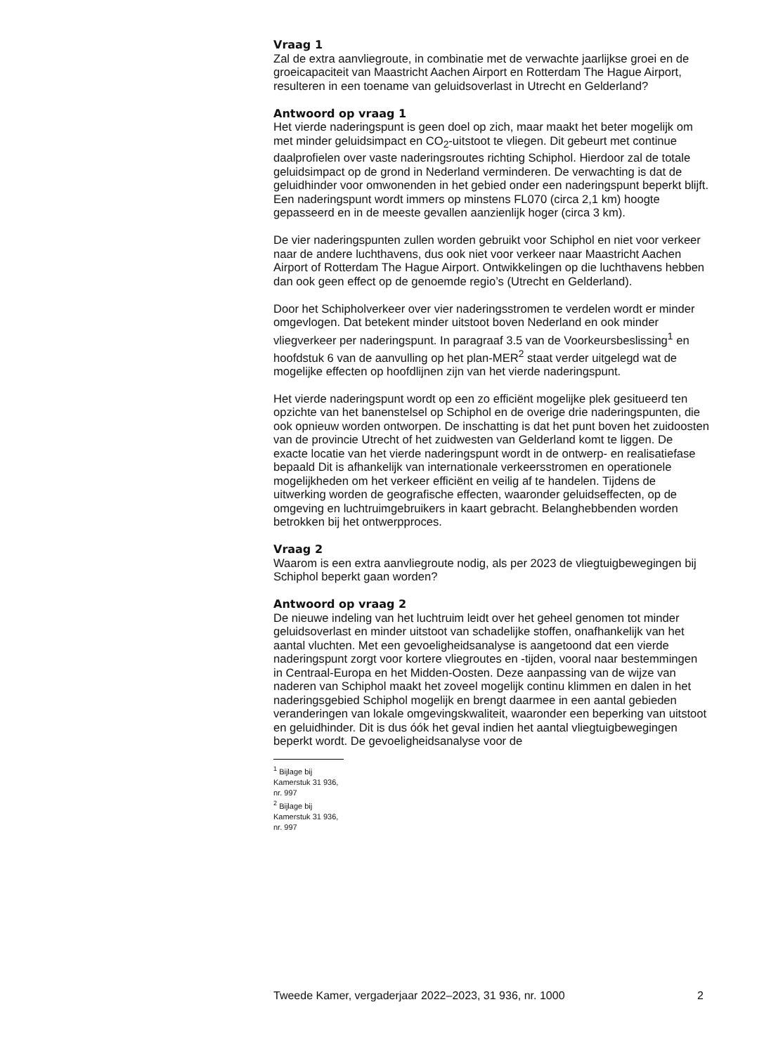Vraag 1
Zal de extra aanvliegroute, in combinatie met de verwachte jaarlijkse groei en de groeicapaciteit van Maastricht Aachen Airport en Rotterdam The Hague Airport, resulteren in een toename van geluidsoverlast in Utrecht en Gelderland?
Antwoord op vraag 1
Het vierde naderingspunt is geen doel op zich, maar maakt het beter mogelijk om met minder geluidsimpact en CO<sub>2</sub>-uitstoot te vliegen. Dit gebeurt met continue daalprofielen over vaste naderingsroutes richting Schiphol. Hierdoor zal de totale geluidsimpact op de grond in Nederland verminderen. De verwachting is dat de geluidhinder voor omwonenden in het gebied onder een naderingspunt beperkt blijft. Een naderingspunt wordt immers op minstens FL070 (circa 2,1 km) hoogte gepasseerd en in de meeste gevallen aanzienlijk hoger (circa 3 km).
De vier naderingspunten zullen worden gebruikt voor Schiphol en niet voor verkeer naar de andere luchthavens, dus ook niet voor verkeer naar Maastricht Aachen Airport of Rotterdam The Hague Airport. Ontwikkelingen op die luchthavens hebben dan ook geen effect op de genoemde regio’s (Utrecht en Gelderland).
Door het Schipholverkeer over vier naderingsstromen te verdelen wordt er minder omgevlogen. Dat betekent minder uitstoot boven Nederland en ook minder vliegverkeer per naderingspunt. In paragraaf 3.5 van de Voorkeursbeslissing<sup>1</sup> en hoofdstuk 6 van de aanvulling op het plan-MER<sup>2</sup> staat verder uitgelegd wat de mogelijke effecten op hoofdlijnen zijn van het vierde naderingspunt.
Het vierde naderingspunt wordt op een zo efficiënt mogelijke plek gesitueerd ten opzichte van het banenstelsel op Schiphol en de overige drie naderingspunten, die ook opnieuw worden ontworpen. De inschatting is dat het punt boven het zuidoosten van de provincie Utrecht of het zuidwesten van Gelderland komt te liggen. De exacte locatie van het vierde naderingspunt wordt in de ontwerp- en realisatiefase bepaald Dit is afhankelijk van internationale verkeersstromen en operationele mogelijkheden om het verkeer efficiënt en veilig af te handelen. Tijdens de uitwerking worden de geografische effecten, waaronder geluidseffecten, op de omgeving en luchtruimgebruikers in kaart gebracht. Belanghebbenden worden betrokken bij het ontwerpproces.
Vraag 2
Waarom is een extra aanvliegroute nodig, als per 2023 de vliegtuigbewegingen bij Schiphol beperkt gaan worden?
Antwoord op vraag 2
De nieuwe indeling van het luchtruim leidt over het geheel genomen tot minder geluidsoverlast en minder uitstoot van schadelijke stoffen, onafhankelijk van het aantal vluchten. Met een gevoeligheidsanalyse is aangetoond dat een vierde naderingspunt zorgt voor kortere vliegroutes en -tijden, vooral naar bestemmingen in Centraal-Europa en het Midden-Oosten. Deze aanpassing van de wijze van naderen van Schiphol maakt het zoveel mogelijk continu klimmen en dalen in het naderingsgebied Schiphol mogelijk en brengt daarmee in een aantal gebieden veranderingen van lokale omgevingskwaliteit, waaronder een beperking van uitstoot en geluidhinder. Dit is dus óók het geval indien het aantal vliegtuigbewegingen beperkt wordt. De gevoeligheidsanalyse voor de
<sup>1</sup> Bijlage bij Kamerstuk 31 936, nr. 997
<sup>2</sup> Bijlage bij Kamerstuk 31 936, nr. 997
Tweede Kamer, vergaderjaar 2022–2023, 31 936, nr. 1000 2